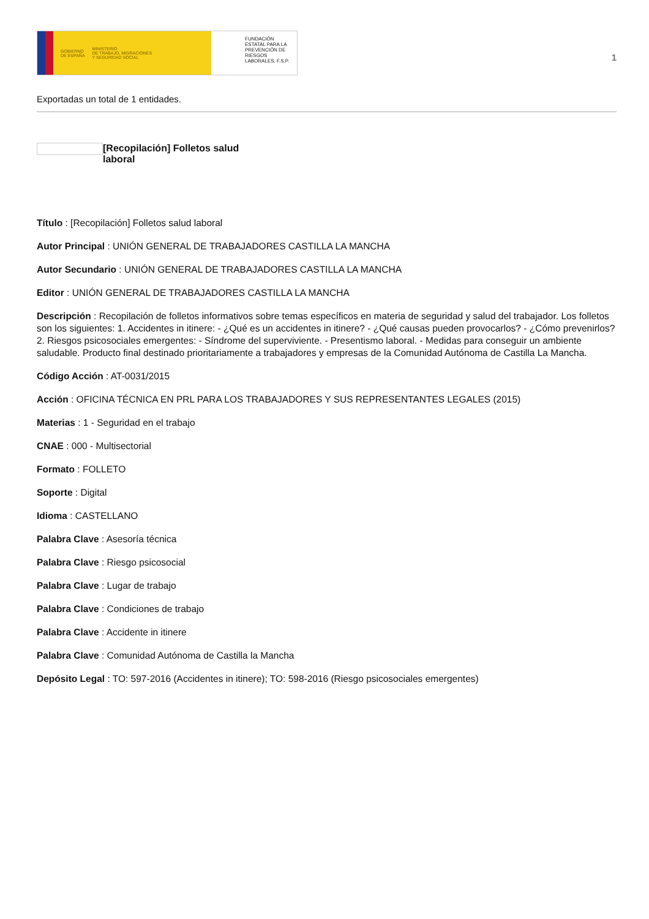GOBIERNO
DE ESPAÑA MINISTERIO
DE TRABAJO, MIGRACIONES
Y SEGURIDAD SOCIAL
FUNDACIÓN ESTATAL PARA LA PREVENCIÓN DE RIESGOS LABORALES, F.S.P.
1
Exportadas un total de 1 entidades.
[Recopilación] Folletos salud laboral
Título : [Recopilación] Folletos salud laboral
Autor Principal : UNIÓN GENERAL DE TRABAJADORES CASTILLA LA MANCHA
Autor Secundario : UNIÓN GENERAL DE TRABAJADORES CASTILLA LA MANCHA
Editor : UNIÓN GENERAL DE TRABAJADORES CASTILLA LA MANCHA
Descripción : Recopilación de folletos informativos sobre temas específicos en materia de seguridad y salud del trabajador. Los folletos son los siguientes: 1. Accidentes in itinere: - ¿Qué es un accidentes in itinere? - ¿Qué causas pueden provocarlos? - ¿Cómo prevenirlos? 2. Riesgos psicosociales emergentes: - Síndrome del superviviente. - Presentismo laboral. - Medidas para conseguir un ambiente saludable. Producto final destinado prioritariamente a trabajadores y empresas de la Comunidad Autónoma de Castilla La Mancha.
Código Acción : AT-0031/2015
Acción : OFICINA TÉCNICA EN PRL PARA LOS TRABAJADORES Y SUS REPRESENTANTES LEGALES (2015)
Materias : 1 - Seguridad en el trabajo
CNAE : 000 - Multisectorial
Formato : FOLLETO
Soporte : Digital
Idioma : CASTELLANO
Palabra Clave : Asesoría técnica
Palabra Clave : Riesgo psicosocial
Palabra Clave : Lugar de trabajo
Palabra Clave : Condiciones de trabajo
Palabra Clave : Accidente in itinere
Palabra Clave : Comunidad Autónoma de Castilla la Mancha
Depósito Legal : TO: 597-2016 (Accidentes in itinere); TO: 598-2016 (Riesgo psicosociales emergentes)